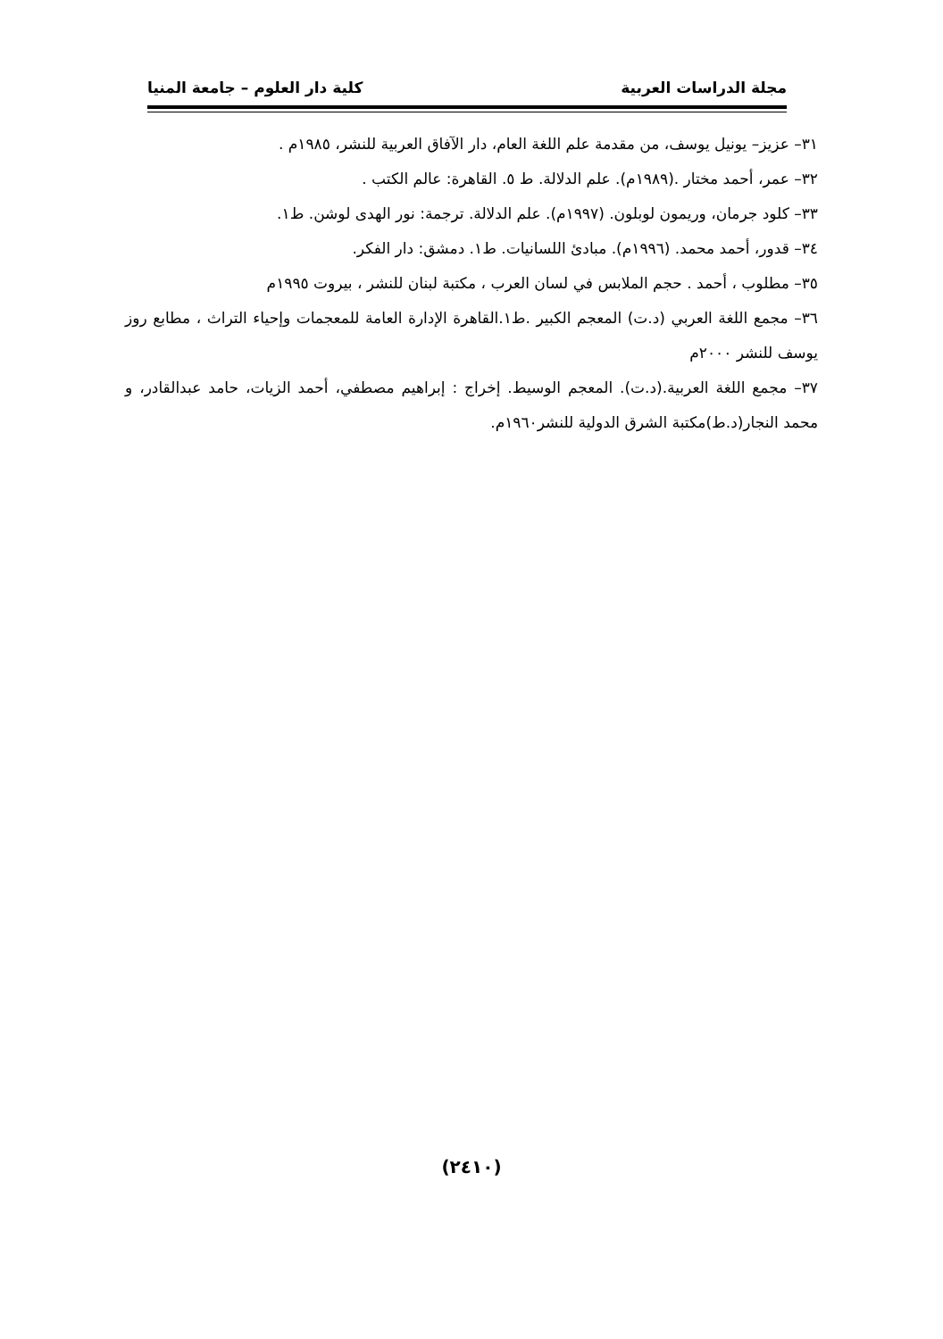مجلة الدراسات العربية كلية دار العلوم – جامعة المنيا
٣١– عزيز– يونيل يوسف، من مقدمة علم اللغة العام، دار الآفاق العربية للنشر، ١٩٨٥م .
٣٢– عمر، أحمد مختار .(١٩٨٩م). علم الدلالة. ط ٥. القاهرة: عالم الكتب .
٣٣– كلود جرمان، وريمون لوبلون. (١٩٩٧م). علم الدلالة. ترجمة: نور الهدى لوشن. ط١.
٣٤– قدور، أحمد محمد. (١٩٩٦م). مبادئ اللسانيات. ط١. دمشق: دار الفكر.
٣٥– مطلوب ، أحمد . حجم الملابس في لسان العرب ، مكتبة لبنان للنشر ، بيروت ١٩٩٥م
٣٦– مجمع اللغة العربي (د.ت) المعجم الكبير .ط١.القاهرة الإدارة العامة للمعجمات وإحياء التراث ، مطابع روز يوسف للنشر ٢٠٠٠م
٣٧– مجمع اللغة العربية.(د.ت). المعجم الوسيط. إخراج : إبراهيم مصطفي، أحمد الزيات، حامد عبدالقادر، و محمد النجار(د.ط)مكتبة الشرق الدولية للنشر١٩٦٠م.
(٢٤١٠)